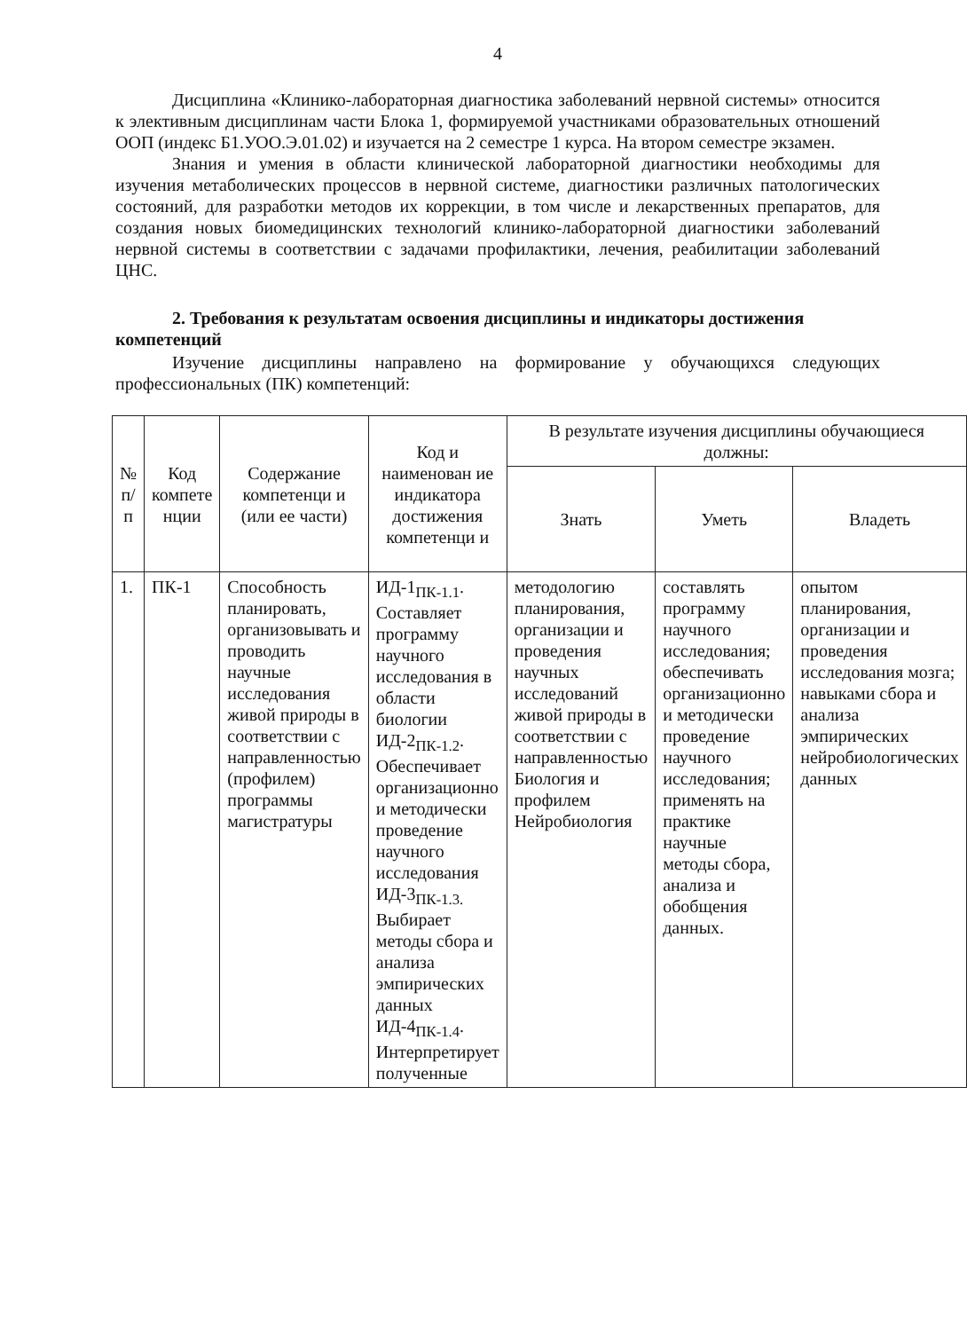4
Дисциплина «Клинико-лабораторная диагностика заболеваний нервной системы» относится к элективным дисциплинам части Блока 1, формируемой участниками образовательных отношений ООП (индекс Б1.УОО.Э.01.02) и изучается на 2 семестре 1 курса. На втором семестре экзамен.
Знания и умения в области клинической лабораторной диагностики необходимы для изучения метаболических процессов в нервной системе, диагностики различных патологических состояний, для разработки методов их коррекции, в том числе и лекарственных препаратов, для создания новых биомедицинских технологий клинико-лабораторной диагностики заболеваний нервной системы в соответствии с задачами профилактики, лечения, реабилитации заболеваний ЦНС.
2. Требования к результатам освоения дисциплины и индикаторы достижения компетенций
Изучение дисциплины направлено на формирование у обучающихся следующих профессиональных (ПК) компетенций:
| № п/п | Код компете нции | Содержание компетенци и (или ее части) | Код и наименован ие индикатора достижения компетенци и | В результате изучения дисциплины обучающиеся должны: | | |
| --- | --- | --- | --- | --- | --- | --- |
| | | | | Знать | Уметь | Владеть |
| 1. | ПК-1 | Способность планировать, организовывать и проводить научные исследования живой природы в соответствии с направленностью (профилем) программы магистратуры | ИД-1<sub>ПК-1.1</sub>. Составляет программу научного исследования в области биологии ИД-2<sub>ПК-1.2</sub>. Обеспечивает организационно и методически проведение научного исследования ИД-3<sub>ПК-1.3.</sub> Выбирает методы сбора и анализа эмпирических данных ИД-4<sub>ПК-1.4</sub>. Интерпретирует полученные | методологию планирования, организации и проведения научных исследований живой природы в соответствии с направленностью Биология и профилем Нейробиология | составлять программу научного исследования; обеспечивать организационно и методически проведение научного исследования; применять на практике научные методы сбора, анализа и обобщения данных. | опытом планирования, организации и проведения исследования мозга; навыками сбора и анализа эмпирических нейробиологических данных |